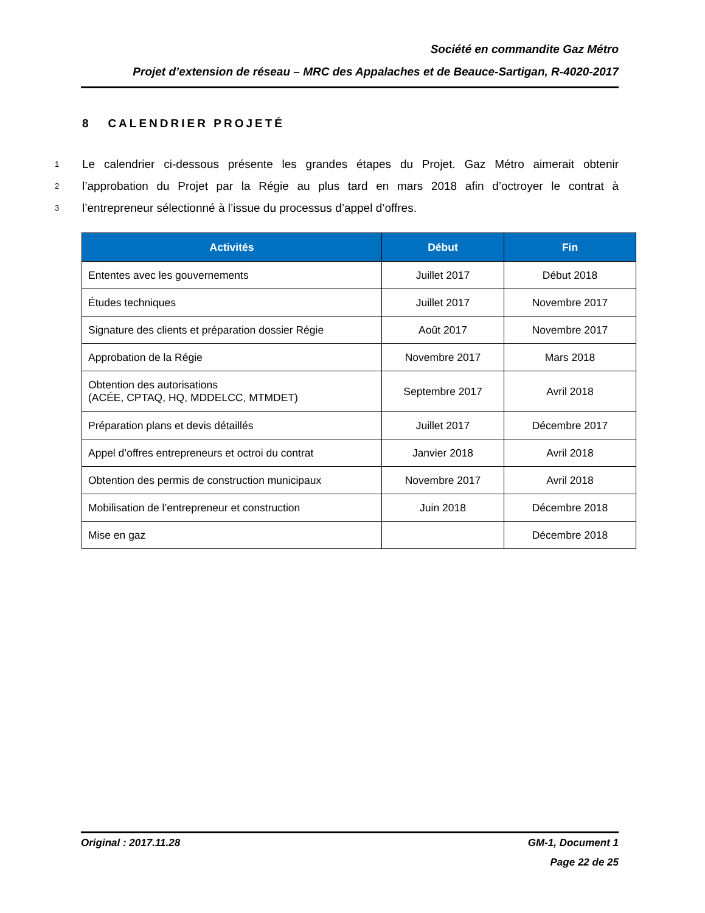Société en commandite Gaz Métro
Projet d’extension de réseau – MRC des Appalaches et de Beauce-Sartigan, R-4020-2017
8 CALENDRIER PROJETÉ
1 Le calendrier ci-dessous présente les grandes étapes du Projet. Gaz Métro aimerait obtenir
2 l’approbation du Projet par la Régie au plus tard en mars 2018 afin d’octroyer le contrat à
3 l’entrepreneur sélectionné à l’issue du processus d’appel d’offres.
| Activités | Début | Fin |
| --- | --- | --- |
| Ententes avec les gouvernements | Juillet 2017 | Début 2018 |
| Études techniques | Juillet 2017 | Novembre 2017 |
| Signature des clients et préparation dossier Régie | Août 2017 | Novembre 2017 |
| Approbation de la Régie | Novembre 2017 | Mars 2018 |
| Obtention des autorisations (ACÉE, CPTAQ, HQ, MDDELCC, MTMDET) | Septembre 2017 | Avril 2018 |
| Préparation plans et devis détaillés | Juillet 2017 | Décembre 2017 |
| Appel d’offres entrepreneurs et octroi du contrat | Janvier 2018 | Avril 2018 |
| Obtention des permis de construction municipaux | Novembre 2017 | Avril 2018 |
| Mobilisation de l’entrepreneur et construction | Juin 2018 | Décembre 2018 |
| Mise en gaz | | Décembre 2018 |
Original : 2017.11.28 GM-1, Document 1
Page 22 de 25